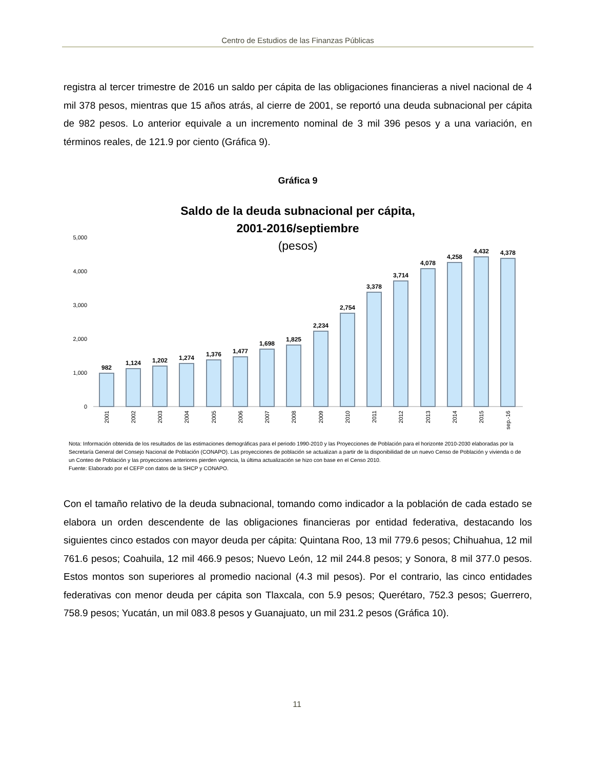Centro de Estudios de las Finanzas Públicas
registra al tercer trimestre de 2016 un saldo per cápita de las obligaciones financieras a nivel nacional de 4 mil 378 pesos, mientras que 15 años atrás, al cierre de 2001, se reportó una deuda subnacional per cápita de 982 pesos. Lo anterior equivale a un incremento nominal de 3 mil 396 pesos y a una variación, en términos reales, de 121.9 por ciento (Gráfica 9).
Gráfica 9
Saldo de la deuda subnacional per cápita,
2001-2016/septiembre
(pesos)
5,000
4,000
3,000
2,000
1,000
0
982
1,124
1,202
1,274
1,376
1,477
1,698
1,825
2,234
2,754
3,378
3,714
4,078
4,258
4,432
4,378
2001
2002
2003
2004
2005
2006
2007
2008
2009
2010
2011
2012
2013
2014
2015
sep.-16
Nota: Información obtenida de los resultados de las estimaciones demográficas para el periodo 1990-2010 y las Proyecciones de Población para el horizonte 2010-2030 elaboradas por la Secretaría General del Consejo Nacional de Población (CONAPO). Las proyecciones de población se actualizan a partir de la disponibilidad de un nuevo Censo de Población y vivienda o de un Conteo de Población y las proyecciones anteriores pierden vigencia, la última actualización se hizo con base en el Censo 2010.
Fuente: Elaborado por el CEFP con datos de la SHCP y CONAPO.
Con el tamaño relativo de la deuda subnacional, tomando como indicador a la población de cada estado se elabora un orden descendente de las obligaciones financieras por entidad federativa, destacando los siguientes cinco estados con mayor deuda per cápita: Quintana Roo, 13 mil 779.6 pesos; Chihuahua, 12 mil 761.6 pesos; Coahuila, 12 mil 466.9 pesos; Nuevo León, 12 mil 244.8 pesos; y Sonora, 8 mil 377.0 pesos. Estos montos son superiores al promedio nacional (4.3 mil pesos). Por el contrario, las cinco entidades federativas con menor deuda per cápita son Tlaxcala, con 5.9 pesos; Querétaro, 752.3 pesos; Guerrero, 758.9 pesos; Yucatán, un mil 083.8 pesos y Guanajuato, un mil 231.2 pesos (Gráfica 10).
11